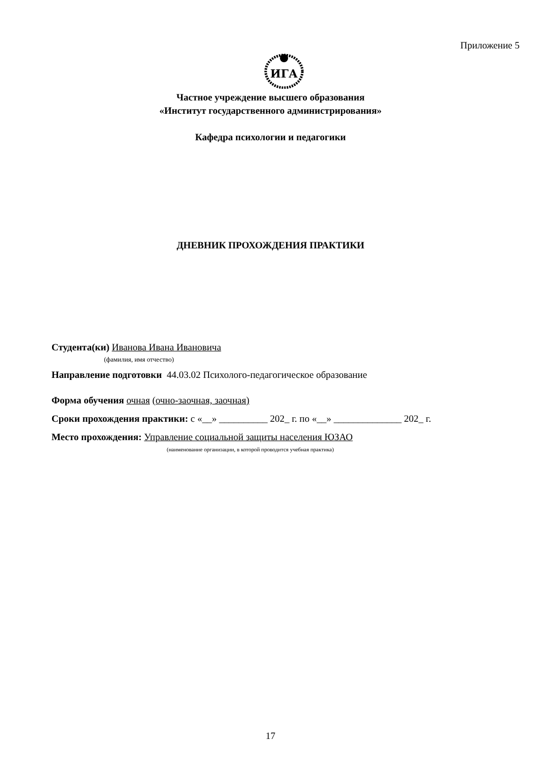Приложение 5
ИГА
Частное учреждение высшего образования
«Институт государственного администрирования»
Кафедра психологии и педагогики
ДНЕВНИК ПРОХОЖДЕНИЯ ПРАКТИКИ
Студента(ки) Иванова Ивана Ивановича
(фамилия, имя отчество)
Направление подготовки 44.03.02 Психолого-педагогическое образование
Форма обучения очная (очно-заочная, заочная)
Сроки прохождения практики: с «__» __________ 202_ г. по «__» ______________ 202_ г.
Место прохождения: Управление социальной защиты населения ЮЗАО
(наименование организации, в которой проводится учебная практика)
17